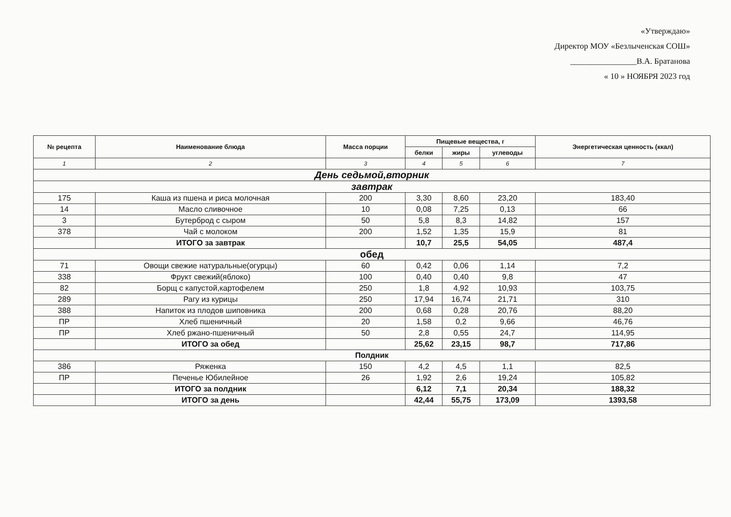«Утверждаю»
Директор МОУ «Безлыченская СОШ»
________________В.А. Братанова
« 10 » НОЯБРЯ 2023 год
| № рецепта | Наименование блюда | Масса порции | Пищевые вещества, г | | | Энергетическая ценность (ккал) |
| --- | --- | --- | --- | --- | --- | --- |
| | | | белки | жиры | углеводы | |
| 1 | 2 | 3 | 4 | 5 | 6 | 7 |
| День седьмой,вторник | | | | | | |
| завтрак | | | | | | |
| 175 | Каша из пшена и риса молочная | 200 | 3,30 | 8,60 | 23,20 | 183,40 |
| 14 | Масло сливочное | 10 | 0,08 | 7,25 | 0,13 | 66 |
| 3 | Бутерброд с сыром | 50 | 5,8 | 8,3 | 14,82 | 157 |
| 378 | Чай с молоком | 200 | 1,52 | 1,35 | 15,9 | 81 |
| | ИТОГО за завтрак | | 10,7 | 25,5 | 54,05 | 487,4 |
| обед | | | | | | |
| 71 | Овощи свежие натуральные(огурцы) | 60 | 0,42 | 0,06 | 1,14 | 7,2 |
| 338 | Фрукт свежий(яблоко) | 100 | 0,40 | 0,40 | 9,8 | 47 |
| 82 | Борщ с капустой,картофелем | 250 | 1,8 | 4,92 | 10,93 | 103,75 |
| 289 | Рагу из курицы | 250 | 17,94 | 16,74 | 21,71 | 310 |
| 388 | Напиток из плодов шиповника | 200 | 0,68 | 0,28 | 20,76 | 88,20 |
| ПР | Хлеб пшеничный | 20 | 1,58 | 0,2 | 9,66 | 46,76 |
| ПР | Хлеб ржано-пшеничный | 50 | 2,8 | 0,55 | 24,7 | 114,95 |
| | ИТОГО за обед | | 25,62 | 23,15 | 98,7 | 717,86 |
| Полдник | | | | | | |
| 386 | Ряженка | 150 | 4,2 | 4,5 | 1,1 | 82,5 |
| ПР | Печенье Юбилейное | 26 | 1,92 | 2,6 | 19,24 | 105,82 |
| | ИТОГО за полдник | | 6,12 | 7,1 | 20,34 | 188,32 |
| | ИТОГО за день | | 42,44 | 55,75 | 173,09 | 1393,58 |